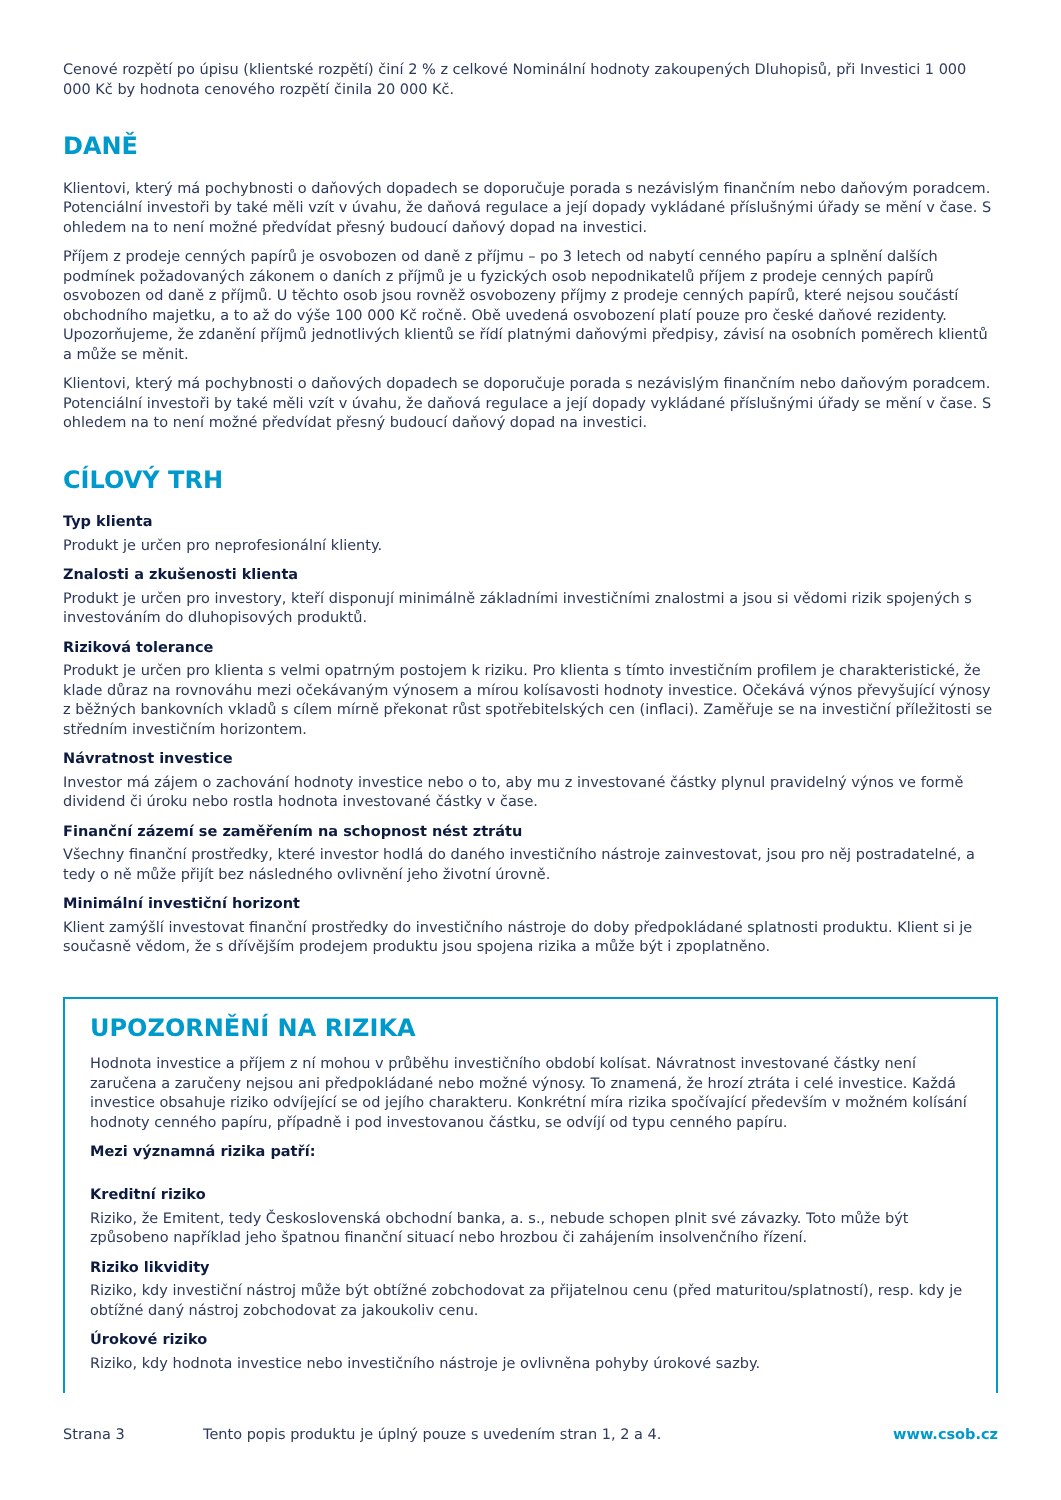Cenové rozpětí po úpisu (klientské rozpětí) činí 2 % z celkové Nominální hodnoty zakoupených Dluhopisů, při Investici 1 000 000 Kč by hodnota cenového rozpětí činila 20 000 Kč.
DANĚ
Klientovi, který má pochybnosti o daňových dopadech se doporučuje porada s nezávislým finančním nebo daňovým poradcem. Potenciální investoři by také měli vzít v úvahu, že daňová regulace a její dopady vykládané příslušnými úřady se mění v čase. S ohledem na to není možné předvídat přesný budoucí daňový dopad na investici.
Příjem z prodeje cenných papírů je osvobozen od daně z příjmu – po 3 letech od nabytí cenného papíru a splnění dalších podmínek požadovaných zákonem o daních z příjmů je u fyzických osob nepodnikatelů příjem z prodeje cenných papírů osvobozen od daně z příjmů. U těchto osob jsou rovněž osvobozeny příjmy z prodeje cenných papírů, které nejsou součástí obchodního majetku, a to až do výše 100 000 Kč ročně. Obě uvedená osvobození platí pouze pro české daňové rezidenty. Upozorňujeme, že zdanění příjmů jednotlivých klientů se řídí platnými daňovými předpisy, závisí na osobních poměrech klientů a může se měnit.
Klientovi, který má pochybnosti o daňových dopadech se doporučuje porada s nezávislým finančním nebo daňovým poradcem. Potenciální investoři by také měli vzít v úvahu, že daňová regulace a její dopady vykládané příslušnými úřady se mění v čase. S ohledem na to není možné předvídat přesný budoucí daňový dopad na investici.
CÍLOVÝ TRH
Typ klienta
Produkt je určen pro neprofesionální klienty.
Znalosti a zkušenosti klienta
Produkt je určen pro investory, kteří disponují minimálně základními investičními znalostmi a jsou si vědomi rizik spojených s investováním do dluhopisových produktů.
Riziková tolerance
Produkt je určen pro klienta s velmi opatrným postojem k riziku. Pro klienta s tímto investičním profilem je charakteristické, že klade důraz na rovnováhu mezi očekávaným výnosem a mírou kolísavosti hodnoty investice. Očekává výnos převyšující výnosy z běžných bankovních vkladů s cílem mírně překonat růst spotřebitelských cen (inflaci). Zaměřuje se na investiční příležitosti se středním investičním horizontem.
Návratnost investice
Investor má zájem o zachování hodnoty investice nebo o to, aby mu z investované částky plynul pravidelný výnos ve formě dividend či úroku nebo rostla hodnota investované částky v čase.
Finanční zázemí se zaměřením na schopnost nést ztrátu
Všechny finanční prostředky, které investor hodlá do daného investičního nástroje zainvestovat, jsou pro něj postradatelné, a tedy o ně může přijít bez následného ovlivnění jeho životní úrovně.
Minimální investiční horizont
Klient zamýšlí investovat finanční prostředky do investičního nástroje do doby předpokládané splatnosti produktu. Klient si je současně vědom, že s dřívějším prodejem produktu jsou spojena rizika a může být i zpoplatněno.
UPOZORNĚNÍ NA RIZIKA
Hodnota investice a příjem z ní mohou v průběhu investičního období kolísat. Návratnost investované částky není zaručena a zaručeny nejsou ani předpokládané nebo možné výnosy. To znamená, že hrozí ztráta i celé investice. Každá investice obsahuje riziko odvíjející se od jejího charakteru. Konkrétní míra rizika spočívající především v možném kolísání hodnoty cenného papíru, případně i pod investovanou částku, se odvíjí od typu cenného papíru.
Mezi významná rizika patří:
Kreditní riziko
Riziko, že Emitent, tedy Československá obchodní banka, a. s., nebude schopen plnit své závazky. Toto může být způsobeno například jeho špatnou finanční situací nebo hrozbou či zahájením insolvenčního řízení.
Riziko likvidity
Riziko, kdy investiční nástroj může být obtížné zobchodovat za přijatelnou cenu (před maturitou/splatností), resp. kdy je obtížné daný nástroj zobchodovat za jakoukoliv cenu.
Úrokové riziko
Riziko, kdy hodnota investice nebo investičního nástroje je ovlivněna pohyby úrokové sazby.
Strana 3 Tento popis produktu je úplný pouze s uvedením stran 1, 2 a 4. www.csob.cz